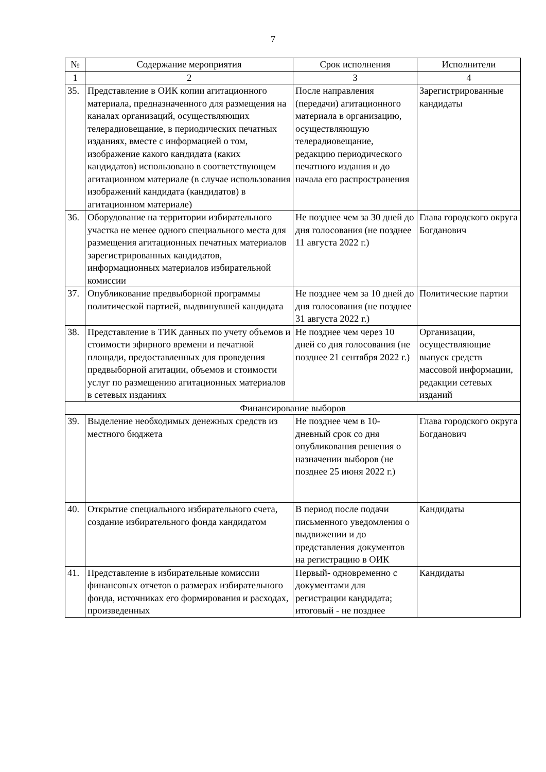7
| № | Содержание мероприятия | Срок исполнения | Исполнители |
| --- | --- | --- | --- |
| 1 | 2 | 3 | 4 |
| 35. | Представление в ОИК копии агитационного материала, предназначенного для размещения на каналах организаций, осуществляющих телерадиовещание, в периодических печатных изданиях, вместе с информацией о том, изображение какого кандидата (каких кандидатов) использовано в соответствующем агитационном материале (в случае использования изображений кандидата (кандидатов) в агитационном материале) | После направления (передачи) агитационного материала в организацию, осуществляющую телерадиовещание, редакцию периодического печатного издания и до начала его распространения | Зарегистрированные кандидаты |
| 36. | Оборудование на территории избирательного участка не менее одного специального места для размещения агитационных печатных материалов зарегистрированных кандидатов, информационных материалов избирательной комиссии | Не позднее чем за 30 дней до дня голосования (не позднее 11 августа 2022 г.) | Глава городского округа Богданович |
| 37. | Опубликование предвыборной программы политической партией, выдвинувшей кандидата | Не позднее чем за 10 дней до дня голосования (не позднее 31 августа 2022 г.) | Политические партии |
| 38. | Представление в ТИК данных по учету объемов и стоимости эфирного времени и печатной площади, предоставленных для проведения предвыборной агитации, объемов и стоимости услуг по размещению агитационных материалов в сетевых изданиях | Не позднее чем через 10 дней со дня голосования (не позднее 21 сентября 2022 г.) | Организации, осуществляющие выпуск средств массовой информации, редакции сетевых изданий |
| Финансирование выборов | | | |
| 39. | Выделение необходимых денежных средств из местного бюджета | Не позднее чем в 10-дневный срок со дня опубликования решения о назначении выборов (не позднее 25 июня 2022 г.) | Глава городского округа Богданович |
| 40. | Открытие специального избирательного счета, создание избирательного фонда кандидатом | В период после подачи письменного уведомления о выдвижении и до представления документов на регистрацию в ОИК | Кандидаты |
| 41. | Представление в избирательные комиссии финансовых отчетов о размерах избирательного фонда, источниках его формирования и расходах, произведенных | Первый- одновременно с документами для регистрации кандидата; итоговый - не позднее | Кандидаты |